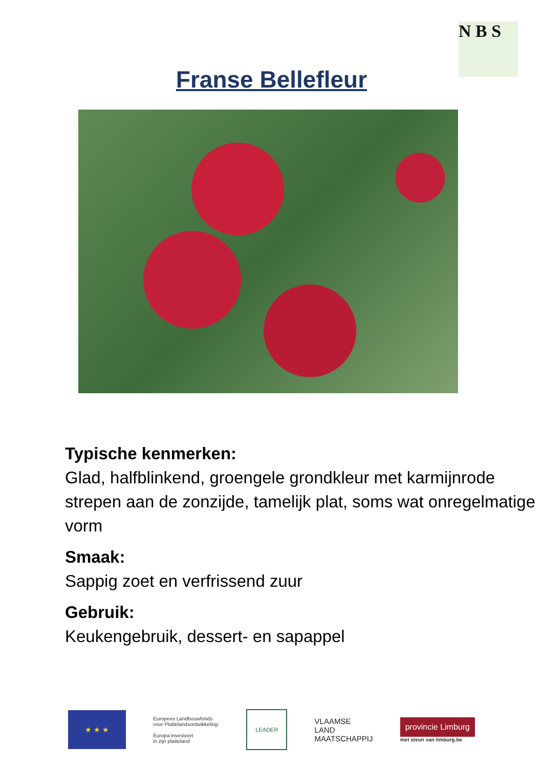N B S
Franse Bellefleur
Typische kenmerken:
Glad, halfblinkend, groengele grondkleur met karmijnrode strepen aan de zonzijde, tamelijk plat, soms wat onregelmatige vorm
Smaak:
Sappig zoet en verfrissend zuur
Gebruik:
Keukengebruik, dessert- en sapappel
★ ★ ★
Europees Landbouwfonds
voor Plattelandsontwikkeling:
Europa investeert
in zijn platteland
LEADER
VLAAMSE
LAND
MAATSCHAPPIJ
provincie Limburg
met steun van limburg.be